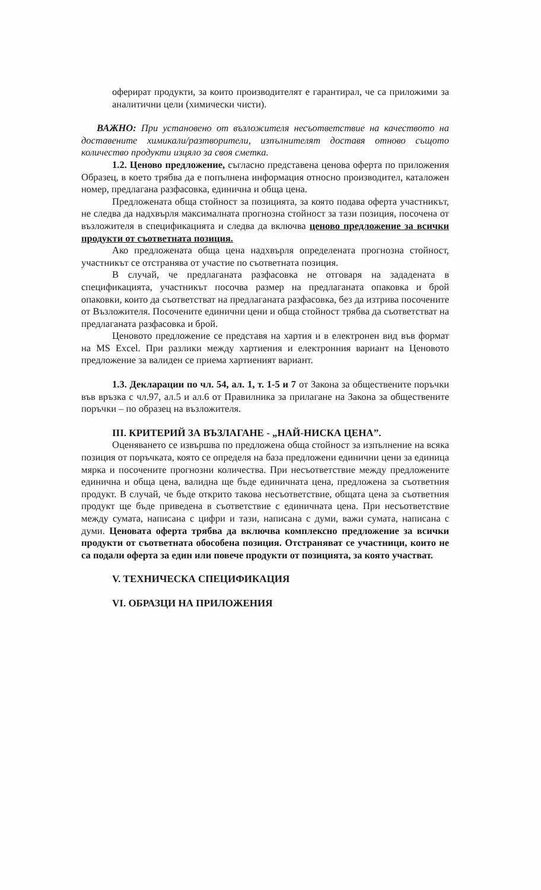оферират продукти, за които производителят е гарантирал, че са приложими за аналитични цели (химически чисти).
ВАЖНО: При установено от възложителя несъответствие на качеството на доставените химикали/разтворители, изпълнителят доставя отново същото количество продукти изцяло за своя сметка.
1.2. Ценово предложение, съгласно представена ценова оферта по приложения Образец, в което трябва да е попълнена информация относно производител, каталожен номер, предлагана разфасовка, единична и обща цена.
Предложената обща стойност за позицията, за която подава оферта участникът, не следва да надхвърля максималната прогнозна стойност за тази позиция, посочена от възложителя в спецификацията и следва да включва ценово предложение за всички продукти от съответната позиция.
Ако предложената обща цена надхвърля определената прогнозна стойност, участникът се отстранява от участие по съответната позиция.
В случай, че предлаганата разфасовка не отговаря на зададената в спецификацията, участникът посочва размер на предлаганата опаковка и брой опаковки, които да съответстват на предлаганата разфасовка, без да изтрива посочените от Възложителя. Посочените единични цени и обща стойност трябва да съответстват на предлаганата разфасовка и брой.
Ценовото предложение се представя на хартия и в електронен вид във формат на MS Excel. При разлики между хартиения и електронния вариант на Ценовото предложение за валиден се приема хартиеният вариант.
1.3. Декларации по чл. 54, ал. 1, т. 1-5 и 7 от Закона за обществените поръчки във връзка с чл.97, ал.5 и ал.6 от Правилника за прилагане на Закона за обществените поръчки – по образец на възложителя.
III. КРИТЕРИЙ ЗА ВЪЗЛАГАНЕ - „НАЙ-НИСКА ЦЕНА”.
Оценяването се извършва по предложена обща стойност за изпълнение на всяка позиция от поръчката, която се определя на база предложени единични цени за единица мярка и посочените прогнозни количества. При несъответствие между предложените единична и обща цена, валидна ще бъде единичната цена, предложена за съответния продукт. В случай, че бъде открито такова несъответствие, общата цена за съответния продукт ще бъде приведена в съответствие с единичната цена. При несъответствие между сумата, написана с цифри и тази, написана с думи, важи сумата, написана с думи. Ценовата оферта трябва да включва комплексно предложение за всички продукти от съответната обособена позиция. Отстраняват се участници, които не са подали оферта за един или повече продукти от позицията, за която участват.
V. ТЕХНИЧЕСКА СПЕЦИФИКАЦИЯ
VI. ОБРАЗЦИ НА ПРИЛОЖЕНИЯ